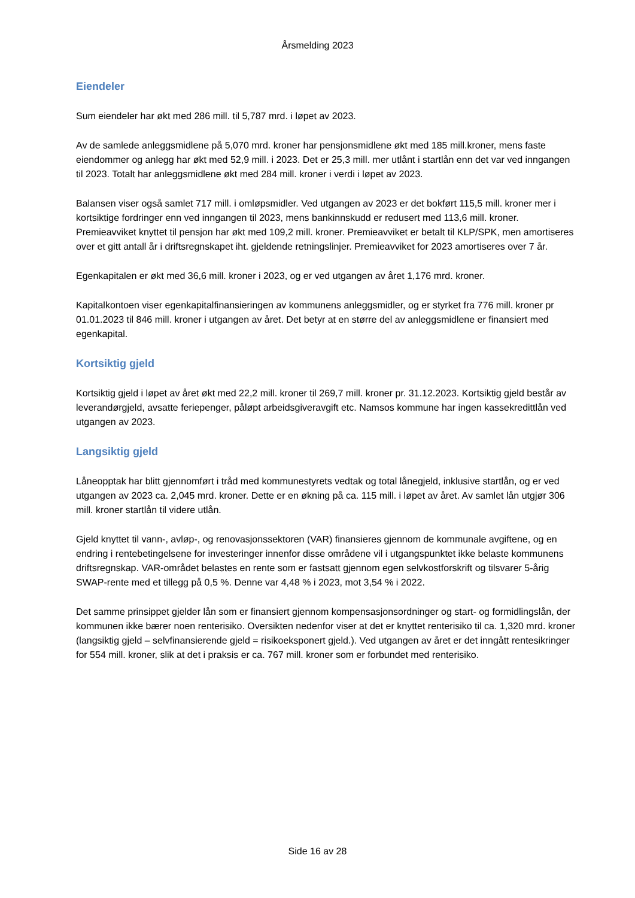Årsmelding 2023
Eiendeler
Sum eiendeler har økt med 286 mill. til 5,787 mrd. i løpet av 2023.
Av de samlede anleggsmidlene på 5,070 mrd. kroner har pensjonsmidlene økt med 185 mill.kroner, mens faste eiendommer og anlegg har økt med 52,9 mill. i 2023. Det er 25,3 mill. mer utlånt i startlån enn det var ved inngangen til 2023. Totalt har anleggsmidlene økt med 284 mill. kroner i verdi i løpet av 2023.
Balansen viser også samlet 717 mill. i omløpsmidler. Ved utgangen av 2023 er det bokført 115,5 mill. kroner mer i kortsiktige fordringer enn ved inngangen til 2023, mens bankinnskudd er redusert med 113,6 mill. kroner. Premieavviket knyttet til pensjon har økt med 109,2 mill. kroner. Premieavviket er betalt til KLP/SPK, men amortiseres over et gitt antall år i driftsregnskapet iht. gjeldende retningslinjer. Premieavviket for 2023 amortiseres over 7 år.
Egenkapitalen er økt med 36,6 mill. kroner i 2023, og er ved utgangen av året 1,176 mrd. kroner.
Kapitalkontoen viser egenkapitalfinansieringen av kommunens anleggsmidler, og er styrket fra 776 mill. kroner pr 01.01.2023 til 846 mill. kroner i utgangen av året. Det betyr at en større del av anleggsmidlene er finansiert med egenkapital.
Kortsiktig gjeld
Kortsiktig gjeld i løpet av året økt med 22,2 mill. kroner til 269,7 mill. kroner pr. 31.12.2023. Kortsiktig gjeld består av leverandørgjeld, avsatte feriepenger, påløpt arbeidsgiveravgift etc. Namsos kommune har ingen kassekredittlån ved utgangen av 2023.
Langsiktig gjeld
Låneopptak har blitt gjennomført i tråd med kommunestyrets vedtak og total lånegjeld, inklusive startlån, og er ved utgangen av 2023 ca. 2,045 mrd. kroner. Dette er en økning på ca. 115 mill. i løpet av året. Av samlet lån utgjør 306 mill. kroner startlån til videre utlån.
Gjeld knyttet til vann-, avløp-, og renovasjonssektoren (VAR) finansieres gjennom de kommunale avgiftene, og en endring i rentebetingelsene for investeringer innenfor disse områdene vil i utgangspunktet ikke belaste kommunens driftsregnskap. VAR-området belastes en rente som er fastsatt gjennom egen selvkostforskrift og tilsvarer 5-årig SWAP-rente med et tillegg på 0,5 %. Denne var 4,48 % i 2023, mot 3,54 % i 2022.
Det samme prinsippet gjelder lån som er finansiert gjennom kompensasjonsordninger og start- og formidlingslån, der kommunen ikke bærer noen renterisiko. Oversikten nedenfor viser at det er knyttet renterisiko til ca. 1,320 mrd. kroner (langsiktig gjeld – selvfinansierende gjeld = risikoeksponert gjeld.). Ved utgangen av året er det inngått rentesikringer for 554 mill. kroner, slik at det i praksis er ca. 767 mill. kroner som er forbundet med renterisiko.
Side 16 av 28